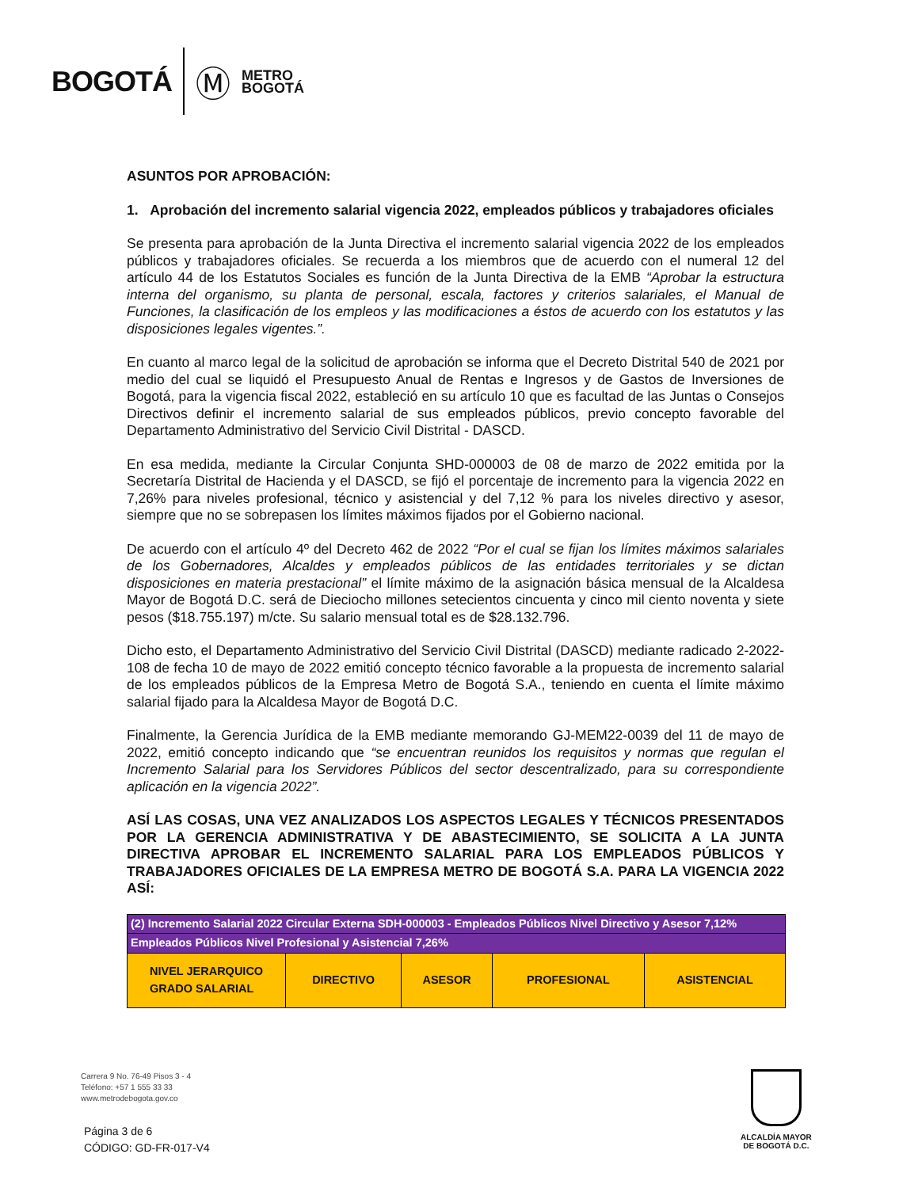BOGOTÁ Ⓜ METRO
BOGOTÁ
ASUNTOS POR APROBACIÓN:
1. Aprobación del incremento salarial vigencia 2022, empleados públicos y trabajadores oficiales
Se presenta para aprobación de la Junta Directiva el incremento salarial vigencia 2022 de los empleados públicos y trabajadores oficiales. Se recuerda a los miembros que de acuerdo con el numeral 12 del artículo 44 de los Estatutos Sociales es función de la Junta Directiva de la EMB “Aprobar la estructura interna del organismo, su planta de personal, escala, factores y criterios salariales, el Manual de Funciones, la clasificación de los empleos y las modificaciones a éstos de acuerdo con los estatutos y las disposiciones legales vigentes.”.
En cuanto al marco legal de la solicitud de aprobación se informa que el Decreto Distrital 540 de 2021 por medio del cual se liquidó el Presupuesto Anual de Rentas e Ingresos y de Gastos de Inversiones de Bogotá, para la vigencia fiscal 2022, estableció en su artículo 10 que es facultad de las Juntas o Consejos Directivos definir el incremento salarial de sus empleados públicos, previo concepto favorable del Departamento Administrativo del Servicio Civil Distrital - DASCD.
En esa medida, mediante la Circular Conjunta SHD-000003 de 08 de marzo de 2022 emitida por la Secretaría Distrital de Hacienda y el DASCD, se fijó el porcentaje de incremento para la vigencia 2022 en 7,26% para niveles profesional, técnico y asistencial y del 7,12 % para los niveles directivo y asesor, siempre que no se sobrepasen los límites máximos fijados por el Gobierno nacional.
De acuerdo con el artículo 4º del Decreto 462 de 2022 “Por el cual se fijan los límites máximos salariales de los Gobernadores, Alcaldes y empleados públicos de las entidades territoriales y se dictan disposiciones en materia prestacional” el límite máximo de la asignación básica mensual de la Alcaldesa Mayor de Bogotá D.C. será de Dieciocho millones setecientos cincuenta y cinco mil ciento noventa y siete pesos ($18.755.197) m/cte. Su salario mensual total es de $28.132.796.
Dicho esto, el Departamento Administrativo del Servicio Civil Distrital (DASCD) mediante radicado 2-2022-108 de fecha 10 de mayo de 2022 emitió concepto técnico favorable a la propuesta de incremento salarial de los empleados públicos de la Empresa Metro de Bogotá S.A., teniendo en cuenta el límite máximo salarial fijado para la Alcaldesa Mayor de Bogotá D.C.
Finalmente, la Gerencia Jurídica de la EMB mediante memorando GJ-MEM22-0039 del 11 de mayo de 2022, emitió concepto indicando que “se encuentran reunidos los requisitos y normas que regulan el Incremento Salarial para los Servidores Públicos del sector descentralizado, para su correspondiente aplicación en la vigencia 2022”.
ASÍ LAS COSAS, UNA VEZ ANALIZADOS LOS ASPECTOS LEGALES Y TÉCNICOS PRESENTADOS POR LA GERENCIA ADMINISTRATIVA Y DE ABASTECIMIENTO, SE SOLICITA A LA JUNTA DIRECTIVA APROBAR EL INCREMENTO SALARIAL PARA LOS EMPLEADOS PÚBLICOS Y TRABAJADORES OFICIALES DE LA EMPRESA METRO DE BOGOTÁ S.A. PARA LA VIGENCIA 2022 ASÍ:
| (2) Incremento Salarial 2022 Circular Externa SDH-000003 - Empleados Públicos Nivel Directivo y Asesor 7,12% | | | | |
| Empleados Públicos Nivel Profesional y Asistencial 7,26% | | | | |
| NIVEL JERARQUICO GRADO SALARIAL | DIRECTIVO | ASESOR | PROFESIONAL | ASISTENCIAL |
Carrera 9 No. 76-49 Pisos 3 - 4
Teléfono: +57 1 555 33 33
www.metrodebogota.gov.co
Página 3 de 6
CÓDIGO: GD-FR-017-V4
ALCALDÍA MAYOR
DE BOGOTÁ D.C.